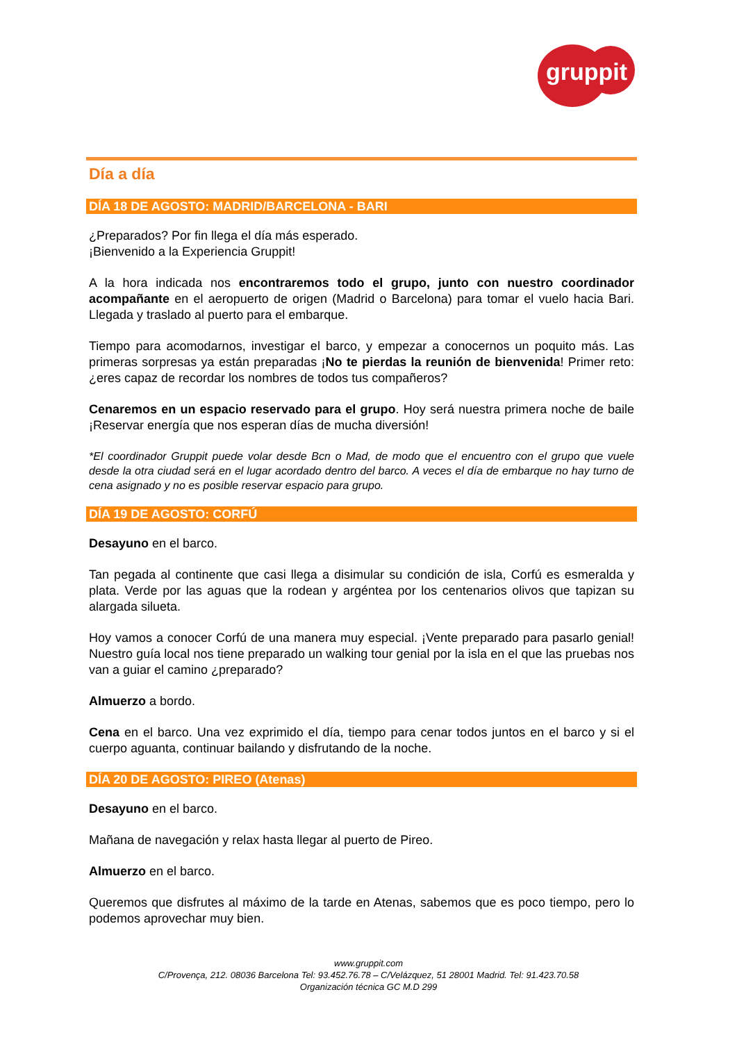gruppit
Día a día
DÍA 18 DE AGOSTO: MADRID/BARCELONA - BARI
¿Preparados? Por fin llega el día más esperado.
¡Bienvenido a la Experiencia Gruppit!
A la hora indicada nos encontraremos todo el grupo, junto con nuestro coordinador acompañante en el aeropuerto de origen (Madrid o Barcelona) para tomar el vuelo hacia Bari. Llegada y traslado al puerto para el embarque.
Tiempo para acomodarnos, investigar el barco, y empezar a conocernos un poquito más. Las primeras sorpresas ya están preparadas ¡No te pierdas la reunión de bienvenida! Primer reto: ¿eres capaz de recordar los nombres de todos tus compañeros?
Cenaremos en un espacio reservado para el grupo. Hoy será nuestra primera noche de baile ¡Reservar energía que nos esperan días de mucha diversión!
*El coordinador Gruppit puede volar desde Bcn o Mad, de modo que el encuentro con el grupo que vuele desde la otra ciudad será en el lugar acordado dentro del barco. A veces el día de embarque no hay turno de cena asignado y no es posible reservar espacio para grupo.
DÍA 19 DE AGOSTO: CORFÚ
Desayuno en el barco.
Tan pegada al continente que casi llega a disimular su condición de isla, Corfú es esmeralda y plata. Verde por las aguas que la rodean y argéntea por los centenarios olivos que tapizan su alargada silueta.
Hoy vamos a conocer Corfú de una manera muy especial. ¡Vente preparado para pasarlo genial! Nuestro guía local nos tiene preparado un walking tour genial por la isla en el que las pruebas nos van a guiar el camino ¿preparado?
Almuerzo a bordo.
Cena en el barco. Una vez exprimido el día, tiempo para cenar todos juntos en el barco y si el cuerpo aguanta, continuar bailando y disfrutando de la noche.
DÍA 20 DE AGOSTO: PIREO (Atenas)
Desayuno en el barco.
Mañana de navegación y relax hasta llegar al puerto de Pireo.
Almuerzo en el barco.
Queremos que disfrutes al máximo de la tarde en Atenas, sabemos que es poco tiempo, pero lo podemos aprovechar muy bien.
www.gruppit.com
C/Provença, 212. 08036 Barcelona Tel: 93.452.76.78 – C/Velázquez, 51 28001 Madrid. Tel: 91.423.70.58
Organización técnica GC M.D 299